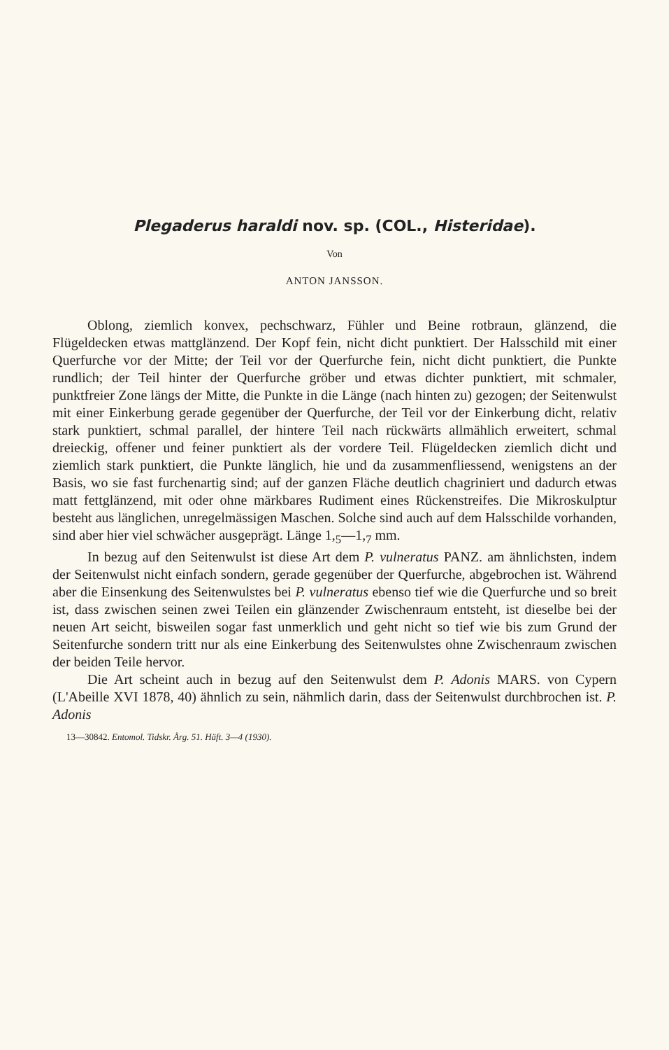Plegaderus haraldi nov. sp. (COL., Histeridae).
Von
ANTON JANSSON.
Oblong, ziemlich konvex, pechschwarz, Fühler und Beine rotbraun, glänzend, die Flügeldecken etwas mattglänzend. Der Kopf fein, nicht dicht punktiert. Der Halsschild mit einer Querfurche vor der Mitte; der Teil vor der Querfurche fein, nicht dicht punktiert, die Punkte rundlich; der Teil hinter der Querfurche gröber und etwas dichter punktiert, mit schmaler, punktfreier Zone längs der Mitte, die Punkte in die Länge (nach hinten zu) gezogen; der Seitenwulst mit einer Einkerbung gerade gegenüber der Querfurche, der Teil vor der Einkerbung dicht, relativ stark punktiert, schmal parallel, der hintere Teil nach rückwärts allmählich erweitert, schmal dreieckig, offener und feiner punktiert als der vordere Teil. Flügeldecken ziemlich dicht und ziemlich stark punktiert, die Punkte länglich, hie und da zusammenfliessend, wenigstens an der Basis, wo sie fast furchenartig sind; auf der ganzen Fläche deutlich chagriniert und dadurch etwas matt fettglänzend, mit oder ohne märkbares Rudiment eines Rückenstreifes. Die Mikroskulptur besteht aus länglichen, unregelmässigen Maschen. Solche sind auch auf dem Halsschilde vorhanden, sind aber hier viel schwächer ausgeprägt. Länge 1,<sub>5</sub>—1,<sub>7</sub> mm.
In bezug auf den Seitenwulst ist diese Art dem P. vulneratus PANZ. am ähnlichsten, indem der Seitenwulst nicht einfach sondern, gerade gegenüber der Querfurche, abgebrochen ist. Während aber die Einsenkung des Seitenwulstes bei P. vulneratus ebenso tief wie die Querfurche und so breit ist, dass zwischen seinen zwei Teilen ein glänzender Zwischenraum entsteht, ist dieselbe bei der neuen Art seicht, bisweilen sogar fast unmerklich und geht nicht so tief wie bis zum Grund der Seitenfurche sondern tritt nur als eine Einkerbung des Seitenwulstes ohne Zwischenraum zwischen der beiden Teile hervor.
Die Art scheint auch in bezug auf den Seitenwulst dem P. Adonis MARS. von Cypern (L'Abeille XVI 1878, 40) ähnlich zu sein, nähmlich darin, dass der Seitenwulst durchbrochen ist. P. Adonis
13—30842. Entomol. Tidskr. Årg. 51. Häft. 3—4 (1930).